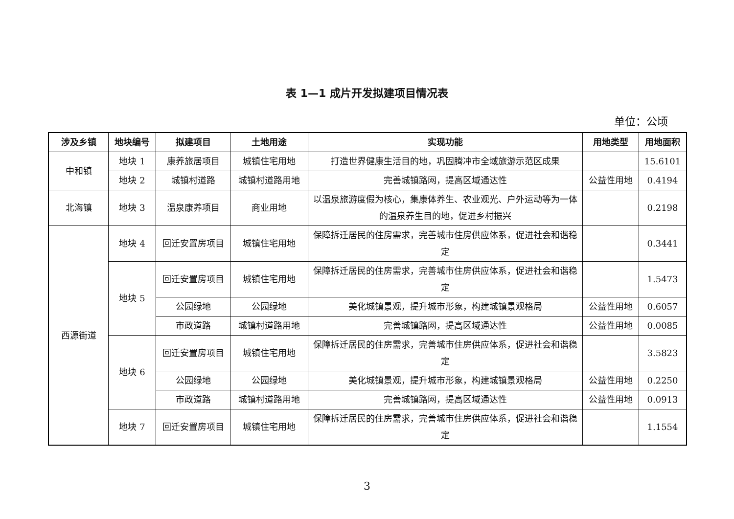表 1—1 成片开发拟建项目情况表
单位：公顷
| 涉及乡镇 | 地块编号 | 拟建项目 | 土地用途 | 实现功能 | 用地类型 | 用地面积 |
| --- | --- | --- | --- | --- | --- | --- |
| 中和镇 | 地块 1 | 康养旅居项目 | 城镇住宅用地 | 打造世界健康生活目的地，巩固腾冲市全域旅游示范区成果 | | 15.6101 |
| | 地块 2 | 城镇村道路 | 城镇村道路用地 | 完善城镇路网，提高区域通达性 | 公益性用地 | 0.4194 |
| 北海镇 | 地块 3 | 温泉康养项目 | 商业用地 | 以温泉旅游度假为核心，集康体养生、农业观光、户外运动等为一体的温泉养生目的地，促进乡村振兴 | | 0.2198 |
| 西源街道 | 地块 4 | 回迁安置房项目 | 城镇住宅用地 | 保障拆迁居民的住房需求，完善城市住房供应体系，促进社会和谐稳定 | | 0.3441 |
| | 地块 5 | 回迁安置房项目 | 城镇住宅用地 | 保障拆迁居民的住房需求，完善城市住房供应体系，促进社会和谐稳定 | | 1.5473 |
| | | 公园绿地 | 公园绿地 | 美化城镇景观，提升城市形象，构建城镇景观格局 | 公益性用地 | 0.6057 |
| | | 市政道路 | 城镇村道路用地 | 完善城镇路网，提高区域通达性 | 公益性用地 | 0.0085 |
| | 地块 6 | 回迁安置房项目 | 城镇住宅用地 | 保障拆迁居民的住房需求，完善城市住房供应体系，促进社会和谐稳定 | | 3.5823 |
| | | 公园绿地 | 公园绿地 | 美化城镇景观，提升城市形象，构建城镇景观格局 | 公益性用地 | 0.2250 |
| | | 市政道路 | 城镇村道路用地 | 完善城镇路网，提高区域通达性 | 公益性用地 | 0.0913 |
| | 地块 7 | 回迁安置房项目 | 城镇住宅用地 | 保障拆迁居民的住房需求，完善城市住房供应体系，促进社会和谐稳定 | | 1.1554 |
3